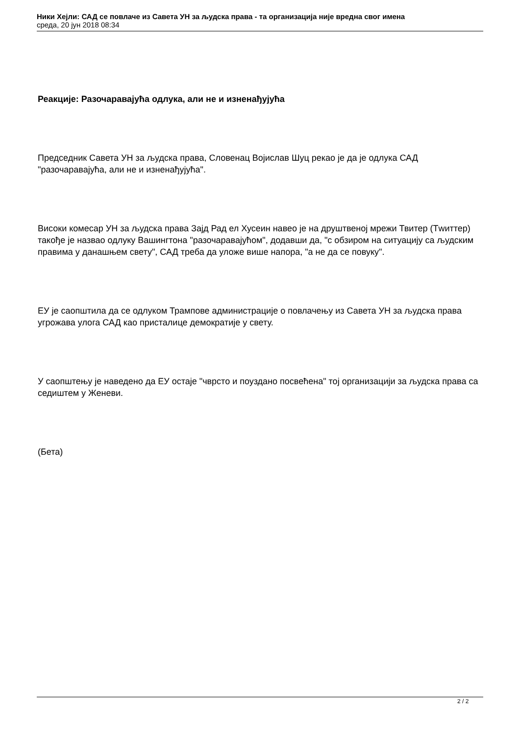Ники Хејли: САД се повлаче из Савета УН за људска права - та организација није вредна свог имена
среда, 20 јун 2018 08:34
Реакције: Разочаравајућа одлука, али не и изненађујућа
Председник Савета УН за људска права, Словенац Војислав Шуц рекао је да је одлука САД "разочаравајућа, али не и изненађујућа".
Високи комесар УН за људска права Зајд Рад ел Хусеин навео је на друштвеној мрежи Твитер (Тwиттер) такође је назвао одлуку Вашингтона "разочаравајућом", додавши да, "с обзиром на ситуацију са људским правима у данашњем свету", САД треба да уложе више напора, "а не да се повуку".
ЕУ је саопштила да се одлуком Трампове администрације о повлачењу из Савета УН за људска права угрожава улога САД као присталице демократије у свету.
У саопштењу је наведено да ЕУ остаје "чврсто и поуздано посвећена" тој организацији за људска права са седиштем у Женеви.
(Бета)
2 / 2